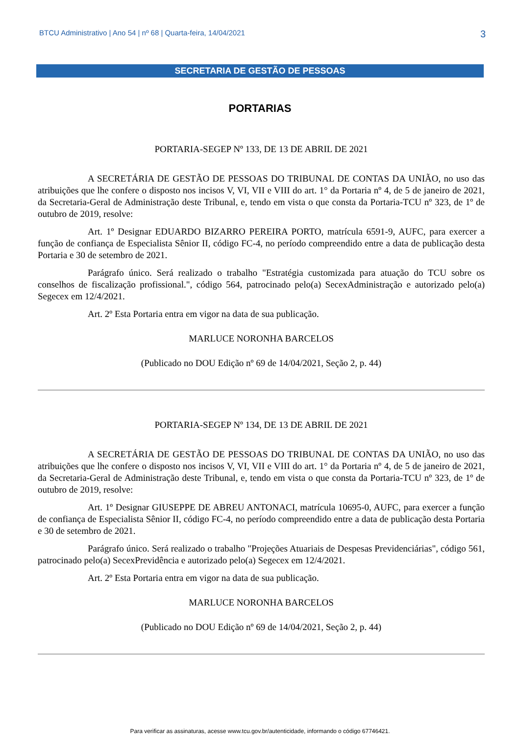BTCU Administrativo | Ano 54 | nº 68 | Quarta-feira, 14/04/2021 3
SECRETARIA DE GESTÃO DE PESSOAS
PORTARIAS
PORTARIA-SEGEP Nº 133, DE 13 DE ABRIL DE 2021
A SECRETÁRIA DE GESTÃO DE PESSOAS DO TRIBUNAL DE CONTAS DA UNIÃO, no uso das atribuições que lhe confere o disposto nos incisos V, VI, VII e VIII do art. 1° da Portaria nº 4, de 5 de janeiro de 2021, da Secretaria-Geral de Administração deste Tribunal, e, tendo em vista o que consta da Portaria-TCU nº 323, de 1º de outubro de 2019, resolve:
Art. 1º Designar EDUARDO BIZARRO PEREIRA PORTO, matrícula 6591-9, AUFC, para exercer a função de confiança de Especialista Sênior II, código FC-4, no período compreendido entre a data de publicação desta Portaria e 30 de setembro de 2021.
Parágrafo único. Será realizado o trabalho "Estratégia customizada para atuação do TCU sobre os conselhos de fiscalização profissional.", código 564, patrocinado pelo(a) SecexAdministração e autorizado pelo(a) Segecex em 12/4/2021.
Art. 2º Esta Portaria entra em vigor na data de sua publicação.
MARLUCE NORONHA BARCELOS
(Publicado no DOU Edição nº 69 de 14/04/2021, Seção 2, p. 44)
PORTARIA-SEGEP Nº 134, DE 13 DE ABRIL DE 2021
A SECRETÁRIA DE GESTÃO DE PESSOAS DO TRIBUNAL DE CONTAS DA UNIÃO, no uso das atribuições que lhe confere o disposto nos incisos V, VI, VII e VIII do art. 1° da Portaria nº 4, de 5 de janeiro de 2021, da Secretaria-Geral de Administração deste Tribunal, e, tendo em vista o que consta da Portaria-TCU nº 323, de 1º de outubro de 2019, resolve:
Art. 1º Designar GIUSEPPE DE ABREU ANTONACI, matrícula 10695-0, AUFC, para exercer a função de confiança de Especialista Sênior II, código FC-4, no período compreendido entre a data de publicação desta Portaria e 30 de setembro de 2021.
Parágrafo único. Será realizado o trabalho "Projeções Atuariais de Despesas Previdenciárias", código 561, patrocinado pelo(a) SecexPrevidência e autorizado pelo(a) Segecex em 12/4/2021.
Art. 2º Esta Portaria entra em vigor na data de sua publicação.
MARLUCE NORONHA BARCELOS
(Publicado no DOU Edição nº 69 de 14/04/2021, Seção 2, p. 44)
Para verificar as assinaturas, acesse www.tcu.gov.br/autenticidade, informando o código 67746421.